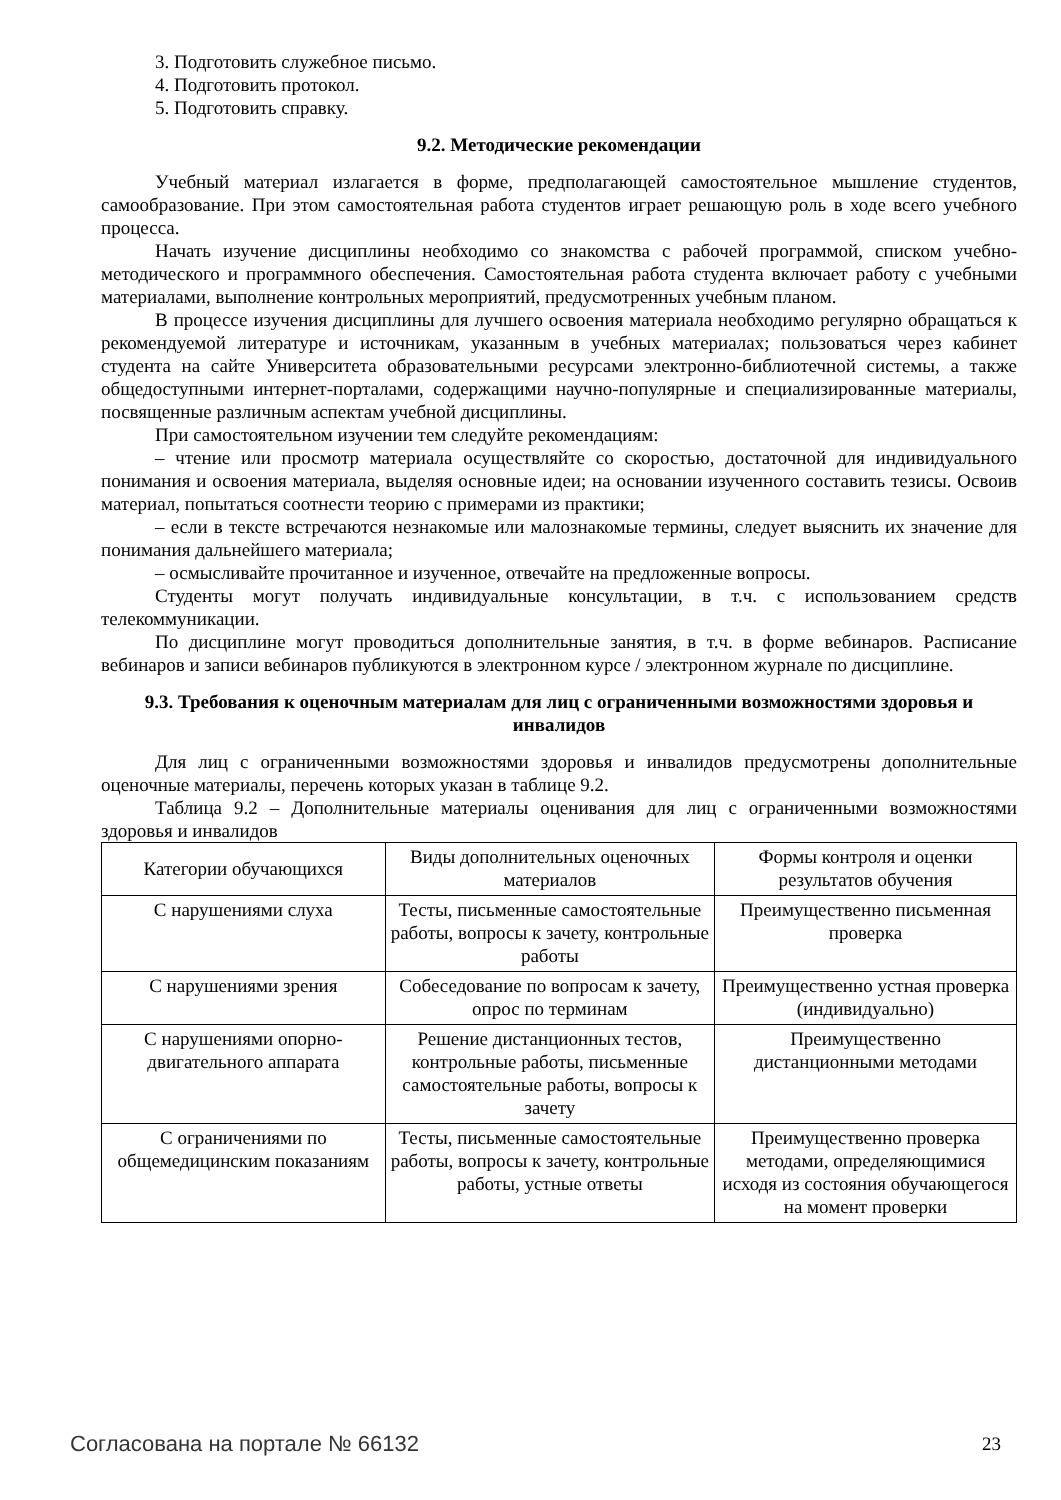3. Подготовить служебное письмо.
4. Подготовить протокол.
5. Подготовить справку.
9.2. Методические рекомендации
Учебный материал излагается в форме, предполагающей самостоятельное мышление студентов, самообразование. При этом самостоятельная работа студентов играет решающую роль в ходе всего учебного процесса.
Начать изучение дисциплины необходимо со знакомства с рабочей программой, списком учебно-методического и программного обеспечения. Самостоятельная работа студента включает работу с учебными материалами, выполнение контрольных мероприятий, предусмотренных учебным планом.
В процессе изучения дисциплины для лучшего освоения материала необходимо регулярно обращаться к рекомендуемой литературе и источникам, указанным в учебных материалах; пользоваться через кабинет студента на сайте Университета образовательными ресурсами электронно-библиотечной системы, а также общедоступными интернет-порталами, содержащими научно-популярные и специализированные материалы, посвященные различным аспектам учебной дисциплины.
При самостоятельном изучении тем следуйте рекомендациям:
– чтение или просмотр материала осуществляйте со скоростью, достаточной для индивидуального понимания и освоения материала, выделяя основные идеи; на основании изученного составить тезисы. Освоив материал, попытаться соотнести теорию с примерами из практики;
– если в тексте встречаются незнакомые или малознакомые термины, следует выяснить их значение для понимания дальнейшего материала;
– осмысливайте прочитанное и изученное, отвечайте на предложенные вопросы.
Студенты могут получать индивидуальные консультации, в т.ч. с использованием средств телекоммуникации.
По дисциплине могут проводиться дополнительные занятия, в т.ч. в форме вебинаров. Расписание вебинаров и записи вебинаров публикуются в электронном курсе / электронном журнале по дисциплине.
9.3. Требования к оценочным материалам для лиц с ограниченными возможностями здоровья и инвалидов
Для лиц с ограниченными возможностями здоровья и инвалидов предусмотрены дополнительные оценочные материалы, перечень которых указан в таблице 9.2.
Таблица 9.2 – Дополнительные материалы оценивания для лиц с ограниченными возможностями здоровья и инвалидов
| Категории обучающихся | Виды дополнительных оценочных материалов | Формы контроля и оценки результатов обучения |
| С нарушениями слуха | Тесты, письменные самостоятельные работы, вопросы к зачету, контрольные работы | Преимущественно письменная проверка |
| С нарушениями зрения | Собеседование по вопросам к зачету, опрос по терминам | Преимущественно устная проверка (индивидуально) |
| С нарушениями опорно-двигательного аппарата | Решение дистанционных тестов, контрольные работы, письменные самостоятельные работы, вопросы к зачету | Преимущественно дистанционными методами |
| С ограничениями по общемедицинским показаниям | Тесты, письменные самостоятельные работы, вопросы к зачету, контрольные работы, устные ответы | Преимущественно проверка методами, определяющимися исходя из состояния обучающегося на момент проверки |
Согласована на портале № 66132 23